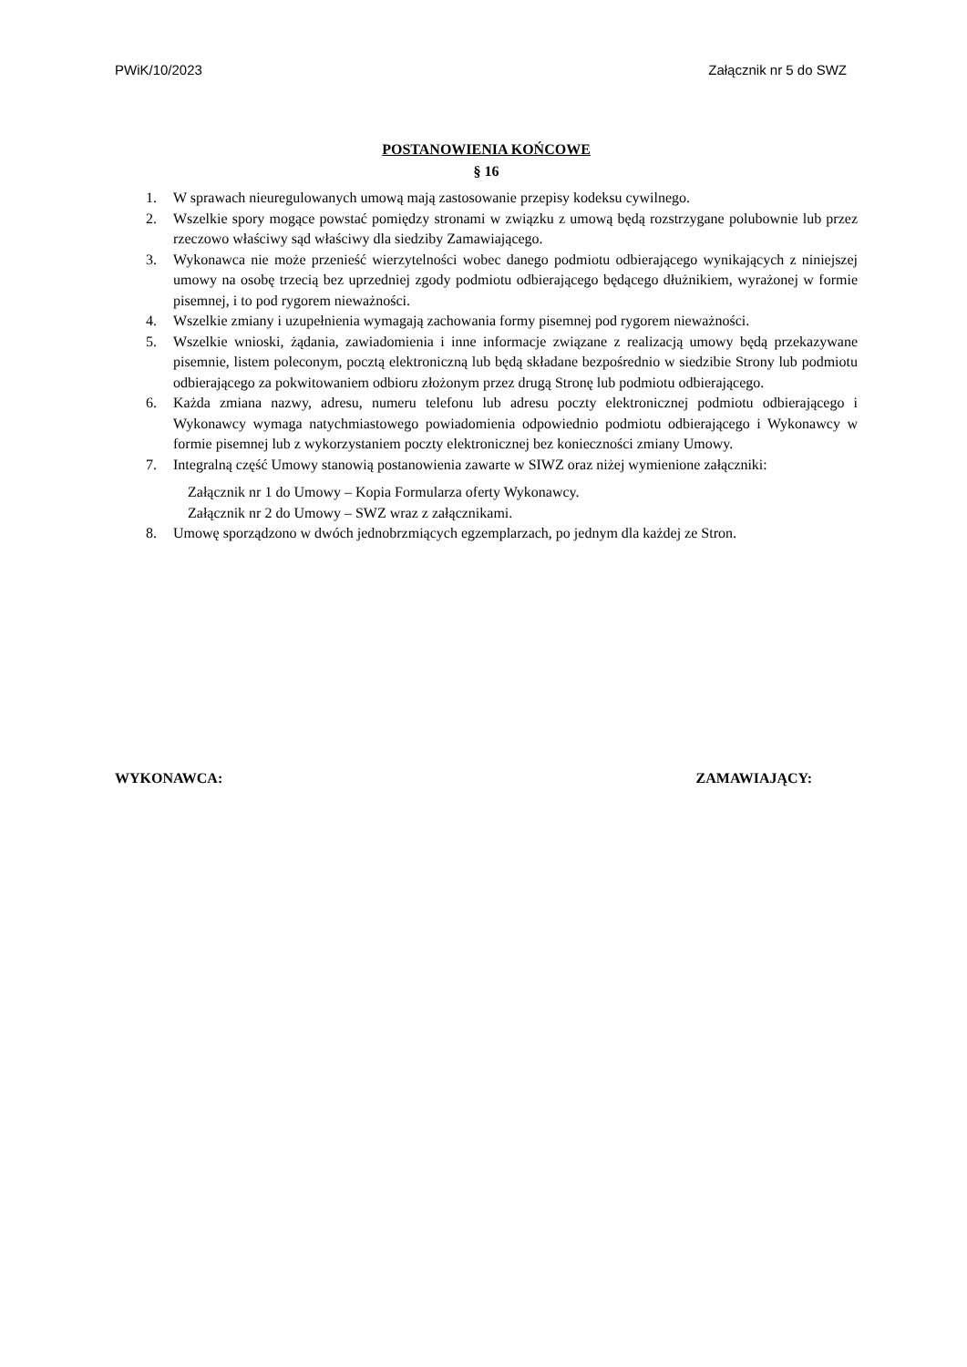PWiK/10/2023 Załącznik nr 5 do SWZ
POSTANOWIENIA KOŃCOWE
§ 16
1. W sprawach nieuregulowanych umową mają zastosowanie przepisy kodeksu cywilnego.
2. Wszelkie spory mogące powstać pomiędzy stronami w związku z umową będą rozstrzygane polubownie lub przez rzeczowo właściwy sąd właściwy dla siedziby Zamawiającego.
3. Wykonawca nie może przenieść wierzytelności wobec danego podmiotu odbierającego wynikających z niniejszej umowy na osobę trzecią bez uprzedniej zgody podmiotu odbierającego będącego dłużnikiem, wyrażonej w formie pisemnej, i to pod rygorem nieważności.
4. Wszelkie zmiany i uzupełnienia wymagają zachowania formy pisemnej pod rygorem nieważności.
5. Wszelkie wnioski, żądania, zawiadomienia i inne informacje związane z realizacją umowy będą przekazywane pisemnie, listem poleconym, pocztą elektroniczną lub będą składane bezpośrednio w siedzibie Strony lub podmiotu odbierającego za pokwitowaniem odbioru złożonym przez drugą Stronę lub podmiotu odbierającego.
6. Każda zmiana nazwy, adresu, numeru telefonu lub adresu poczty elektronicznej podmiotu odbierającego i Wykonawcy wymaga natychmiastowego powiadomienia odpowiednio podmiotu odbierającego i Wykonawcy w formie pisemnej lub z wykorzystaniem poczty elektronicznej bez konieczności zmiany Umowy.
7. Integralną część Umowy stanowią postanowienia zawarte w SIWZ oraz niżej wymienione załączniki:
Załącznik nr 1 do Umowy – Kopia Formularza oferty Wykonawcy.
Załącznik nr 2 do Umowy – SWZ wraz z załącznikami.
8. Umowę sporządzono w dwóch jednobrzmiących egzemplarzach, po jednym dla każdej ze Stron.
WYKONAWCA: ZAMAWIAJĄCY: